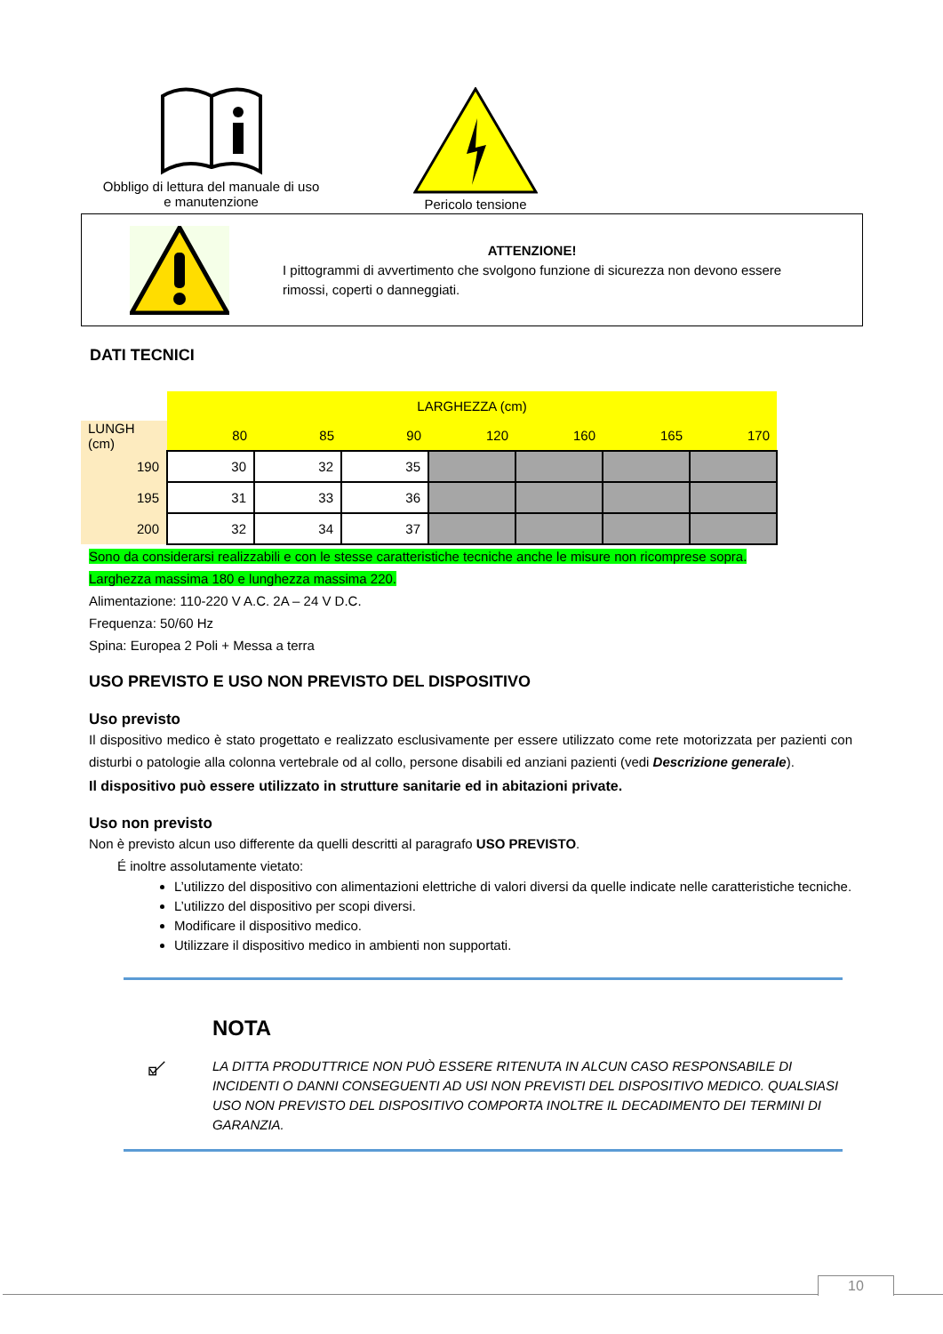Obbligo di lettura del manuale di uso
e manutenzione
Pericolo tensione
ATTENZIONE!
I pittogrammi di avvertimento che svolgono funzione di sicurezza non devono essere
rimossi, coperti o danneggiati.
DATI TECNICI
| | LARGHEZZA (cm) | | | | | | |
| LUNGH (cm) | 80 | 85 | 90 | 120 | 160 | 165 | 170 |
| 190 | 30 | 32 | 35 | | | | |
| 195 | 31 | 33 | 36 | | | | |
| 200 | 32 | 34 | 37 | | | | |
Sono da considerarsi realizzabili e con le stesse caratteristiche tecniche anche le misure non ricomprese sopra.
Larghezza massima 180 e lunghezza massima 220.
Alimentazione: 110-220 V A.C. 2A – 24 V D.C.
Frequenza: 50/60 Hz
Spina: Europea 2 Poli + Messa a terra
USO PREVISTO E USO NON PREVISTO DEL DISPOSITIVO
Uso previsto
Il dispositivo medico è stato progettato e realizzato esclusivamente per essere utilizzato come rete motorizzata per pazienti con disturbi o patologie alla colonna vertebrale od al collo, persone disabili ed anziani pazienti (vedi Descrizione generale).
Il dispositivo può essere utilizzato in strutture sanitarie ed in abitazioni private.
Uso non previsto
Non è previsto alcun uso differente da quelli descritti al paragrafo USO PREVISTO.
É inoltre assolutamente vietato:
L’utilizzo del dispositivo con alimentazioni elettriche di valori diversi da quelle indicate nelle caratteristiche tecniche.
L’utilizzo del dispositivo per scopi diversi.
Modificare il dispositivo medico.
Utilizzare il dispositivo medico in ambienti non supportati.
NOTA
LA DITTA PRODUTTRICE NON PUÒ ESSERE RITENUTA IN ALCUN CASO RESPONSABILE DI INCIDENTI O DANNI CONSEGUENTI AD USI NON PREVISTI DEL DISPOSITIVO MEDICO. QUALSIASI USO NON PREVISTO DEL DISPOSITIVO COMPORTA INOLTRE IL DECADIMENTO DEI TERMINI DI GARANZIA.
10